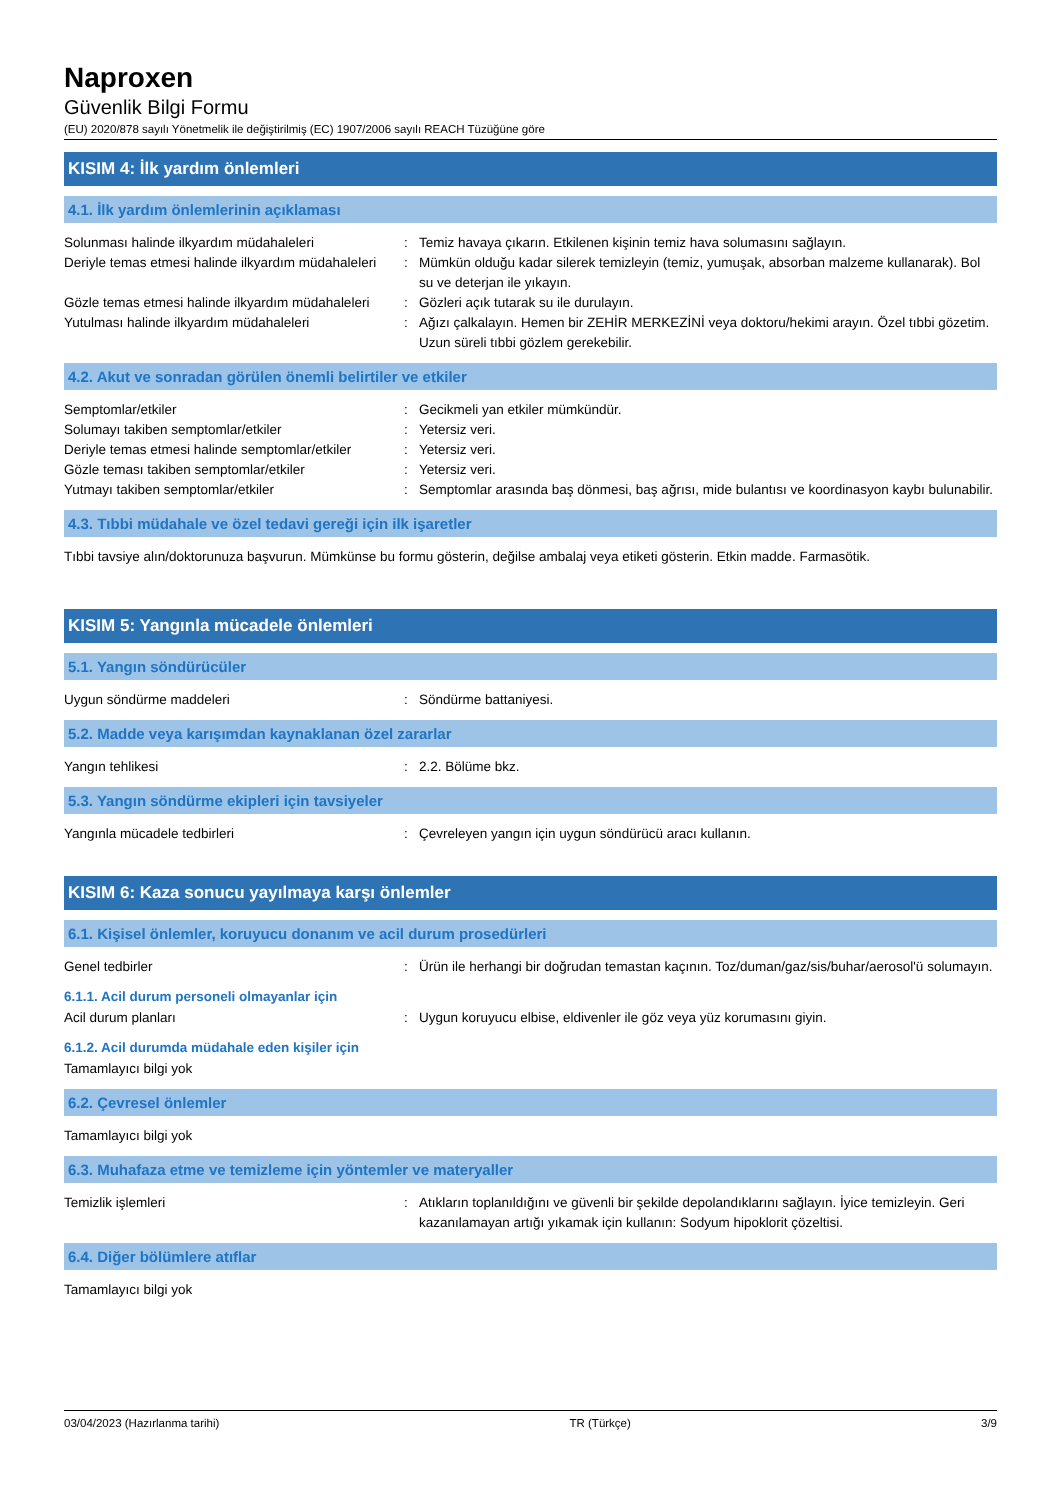Naproxen
Güvenlik Bilgi Formu
(EU) 2020/878 sayılı Yönetmelik ile değiştirilmiş (EC) 1907/2006 sayılı REACH Tüzüğüne göre
KISIM 4: İlk yardım önlemleri
4.1. İlk yardım önlemlerinin açıklaması
Solunması halinde ilkyardım müdahaleleri : Temiz havaya çıkarın. Etkilenen kişinin temiz hava solumasını sağlayın.
Deriyle temas etmesi halinde ilkyardım müdahaleleri
: Mümkün olduğu kadar silerek temizleyin (temiz, yumuşak, absorban malzeme kullanarak). Bol su ve deterjan ile yıkayın.
Gözle temas etmesi halinde ilkyardım müdahaleleri
: Gözleri açık tutarak su ile durulayın.
Yutulması halinde ilkyardım müdahaleleri : Ağızı çalkalayın. Hemen bir ZEHİR MERKEZİNİ veya doktoru/hekimi arayın. Özel tıbbi gözetim. Uzun süreli tıbbi gözlem gerekebilir.
4.2. Akut ve sonradan görülen önemli belirtiler ve etkiler
Semptomlar/etkiler : Gecikmeli yan etkiler mümkündür.
Solumayı takiben semptomlar/etkiler : Yetersiz veri.
Deriyle temas etmesi halinde semptomlar/etkiler
: Yetersiz veri.
Gözle teması takiben semptomlar/etkiler : Yetersiz veri.
Yutmayı takiben semptomlar/etkiler : Semptomlar arasında baş dönmesi, baş ağrısı, mide bulantısı ve koordinasyon kaybı bulunabilir.
4.3. Tıbbi müdahale ve özel tedavi gereği için ilk işaretler
Tıbbi tavsiye alın/doktorunuza başvurun. Mümkünse bu formu gösterin, değilse ambalaj veya etiketi gösterin. Etkin madde. Farmasötik.
KISIM 5: Yangınla mücadele önlemleri
5.1. Yangın söndürücüler
Uygun söndürme maddeleri : Söndürme battaniyesi.
5.2. Madde veya karışımdan kaynaklanan özel zararlar
Yangın tehlikesi : 2.2. Bölüme bkz.
5.3. Yangın söndürme ekipleri için tavsiyeler
Yangınla mücadele tedbirleri : Çevreleyen yangın için uygun söndürücü aracı kullanın.
KISIM 6: Kaza sonucu yayılmaya karşı önlemler
6.1. Kişisel önlemler, koruyucu donanım ve acil durum prosedürleri
Genel tedbirler : Ürün ile herhangi bir doğrudan temastan kaçının. Toz/duman/gaz/sis/buhar/aerosol'ü solumayın.
6.1.1. Acil durum personeli olmayanlar için
Acil durum planları : Uygun koruyucu elbise, eldivenler ile göz veya yüz korumasını giyin.
6.1.2. Acil durumda müdahale eden kişiler için
Tamamlayıcı bilgi yok
6.2. Çevresel önlemler
Tamamlayıcı bilgi yok
6.3. Muhafaza etme ve temizleme için yöntemler ve materyaller
Temizlik işlemleri : Atıkların toplanıldığını ve güvenli bir şekilde depolandıklarını sağlayın. İyice temizleyin. Geri kazanılamayan artığı yıkamak için kullanın: Sodyum hipoklorit çözeltisi.
6.4. Diğer bölümlere atıflar
Tamamlayıcı bilgi yok
03/04/2023 (Hazırlanma tarihi) TR (Türkçe) 3/9